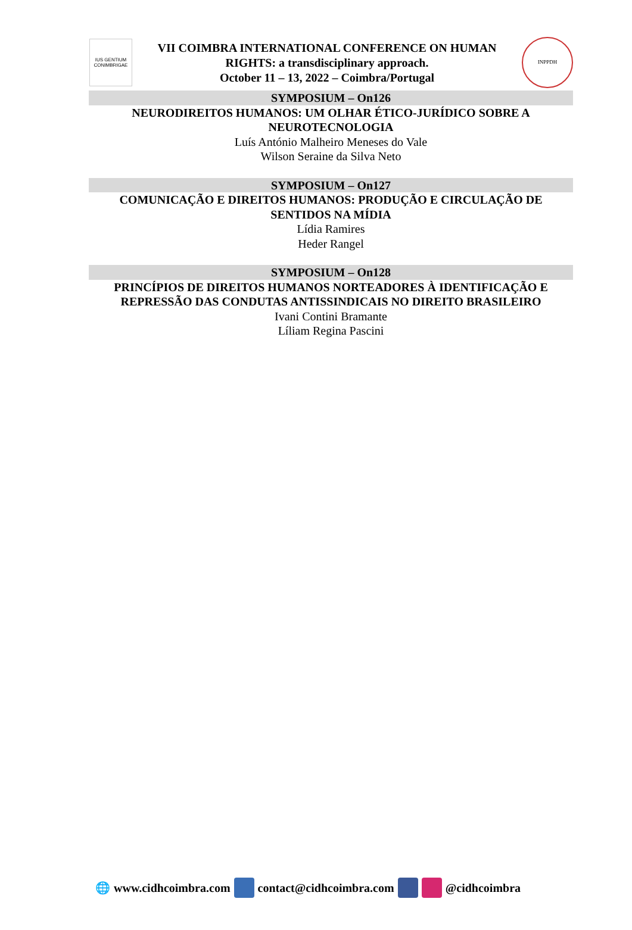IUS GENTIUM CONIMBRIGAE
VII COIMBRA INTERNATIONAL CONFERENCE ON HUMAN
RIGHTS: a transdisciplinary approach.
October 11 – 13, 2022 – Coimbra/Portugal
INPPDH
SYMPOSIUM – On126
NEURODIREITOS HUMANOS: UM OLHAR ÉTICO-JURÍDICO SOBRE A NEUROTECNOLOGIA
Luís António Malheiro Meneses do Vale
Wilson Seraine da Silva Neto
SYMPOSIUM – On127
COMUNICAÇÃO E DIREITOS HUMANOS: PRODUÇÃO E CIRCULAÇÃO DE SENTIDOS NA MÍDIA
Lídia Ramires
Heder Rangel
SYMPOSIUM – On128
PRINCÍPIOS DE DIREITOS HUMANOS NORTEADORES À IDENTIFICAÇÃO E REPRESSÃO DAS CONDUTAS ANTISSINDICAIS NO DIREITO BRASILEIRO
Ivani Contini Bramante
Líliam Regina Pascini
🌐 www.cidhcoimbra.com contact@cidhcoimbra.com @cidhcoimbra